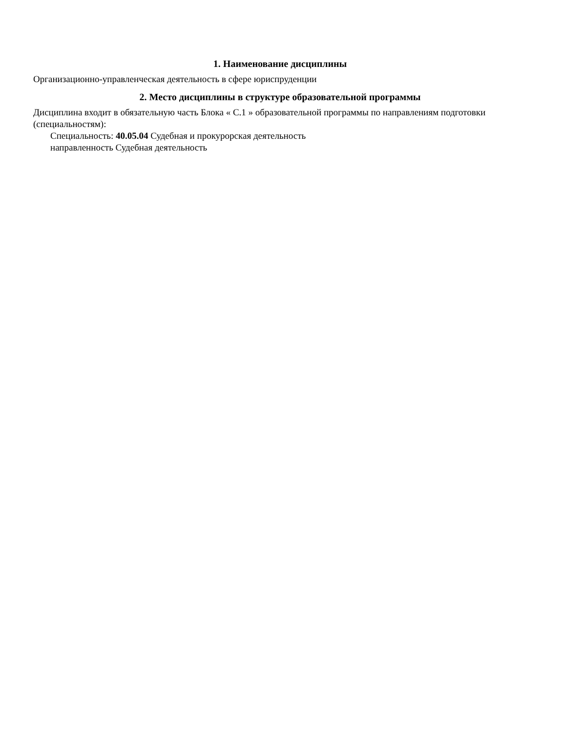1. Наименование дисциплины
Организационно-управленческая деятельность в сфере юриспруденции
2. Место дисциплины в структуре образовательной программы
Дисциплина входит в обязательную часть Блока « С.1 » образовательной программы по направлениям подготовки (специальностям):
Специальность: 40.05.04 Судебная и прокурорская деятельность
направленность Судебная деятельность